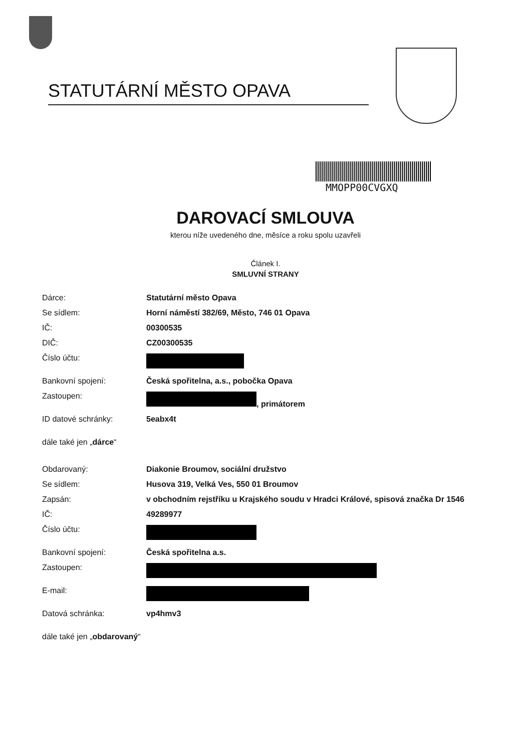STATUTÁRNÍ MĚSTO OPAVA
MMOPP00CVGXQ
DAROVACÍ SMLOUVA
kterou níže uvedeného dne, měsíce a roku spolu uzavřeli
Článek I.
SMLUVNÍ STRANY
| Dárce: | Statutární město Opava |
| Se sídlem: | Horní náměstí 382/69, Město, 746 01 Opava |
| IČ: | 00300535 |
| DIČ: | CZ00300535 |
| Číslo účtu: | |
| Bankovní spojení: | Česká spořitelna, a.s., pobočka Opava |
| Zastoupen: | , primátorem |
| ID datové schránky: | 5eabx4t |
dále také jen „dárce“
| Obdarovaný: | Diakonie Broumov, sociální družstvo |
| Se sídlem: | Husova 319, Velká Ves, 550 01 Broumov |
| Zapsán: | v obchodním rejstříku u Krajského soudu v Hradci Králové, spisová značka Dr 1546 |
| IČ: | 49289977 |
| Číslo účtu: | |
| Bankovní spojení: | Česká spořitelna a.s. |
| Zastoupen: | |
| E-mail: | |
| Datová schránka: | vp4hmv3 |
dále také jen „obdarovaný“